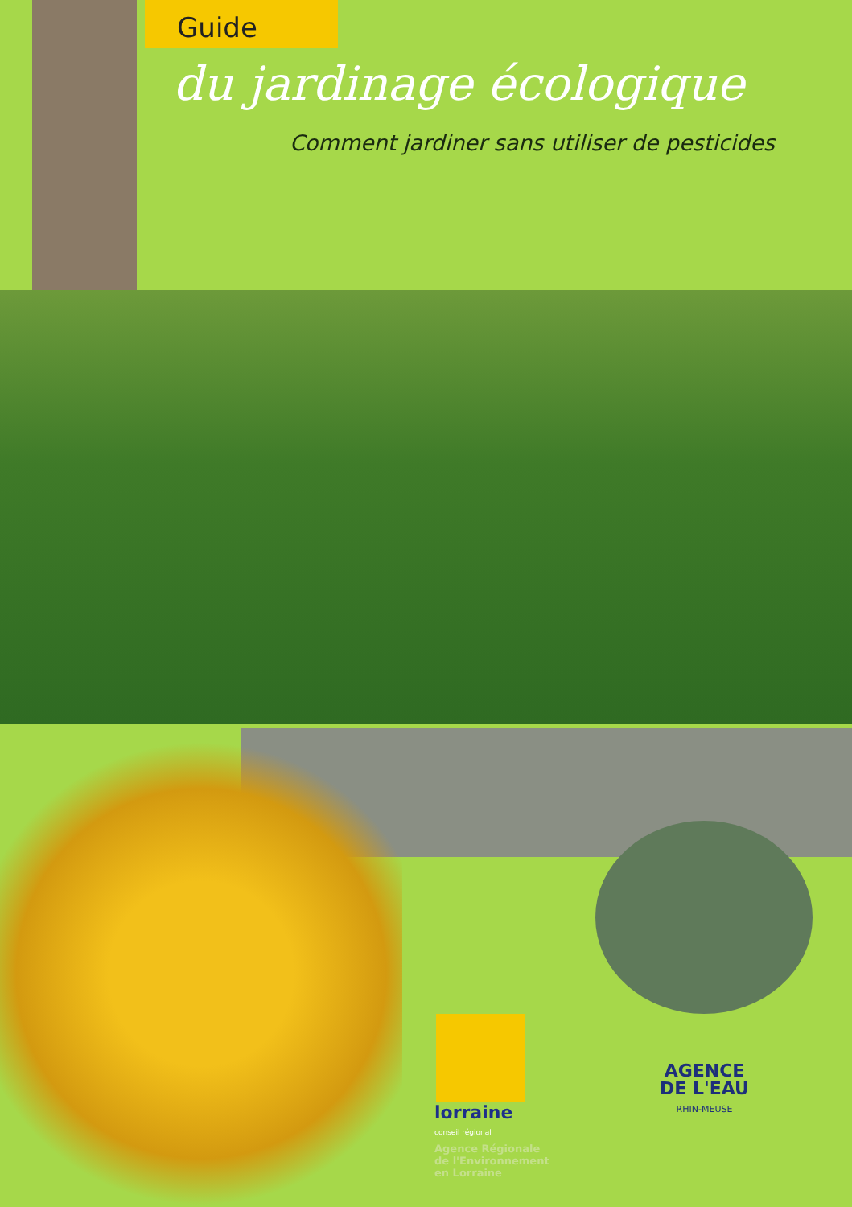Guide
du jardinage écologique
Comment jardiner sans utiliser de pesticides
lorraine
conseil régional
Agence Régionale
de l'Environnement
en Lorraine
AGENCE
DE L'EAU
RHIN-MEUSE